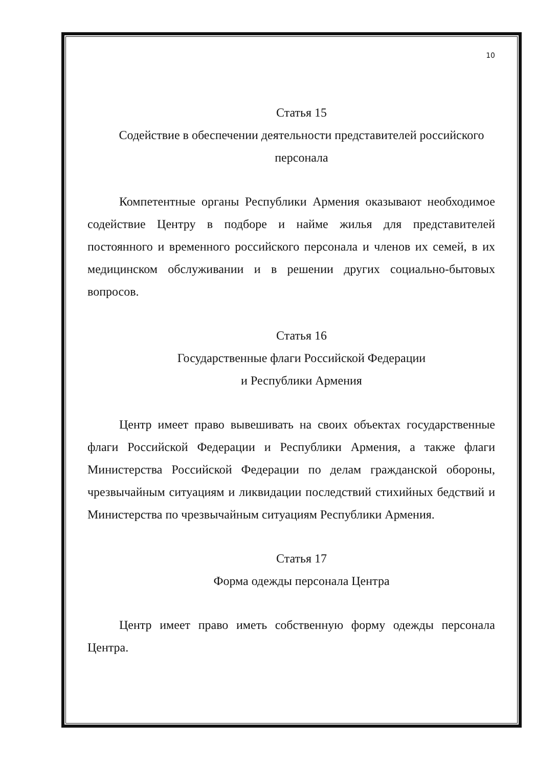10
Статья 15
Содействие в обеспечении деятельности представителей российского персонала
Компетентные органы Республики Армения оказывают необходимое содействие Центру в подборе и найме жилья для представителей постоянного и временного российского персонала и членов их семей, в их медицинском обслуживании и в решении других социально-бытовых вопросов.
Статья 16
Государственные флаги Российской Федерации
и Республики Армения
Центр имеет право вывешивать на своих объектах государственные флаги Российской Федерации и Республики Армения, а также флаги Министерства Российской Федерации по делам гражданской обороны, чрезвычайным ситуациям и ликвидации последствий стихийных бедствий и Министерства по чрезвычайным ситуациям Республики Армения.
Статья 17
Форма одежды персонала Центра
Центр имеет право иметь собственную форму одежды персонала Центра.